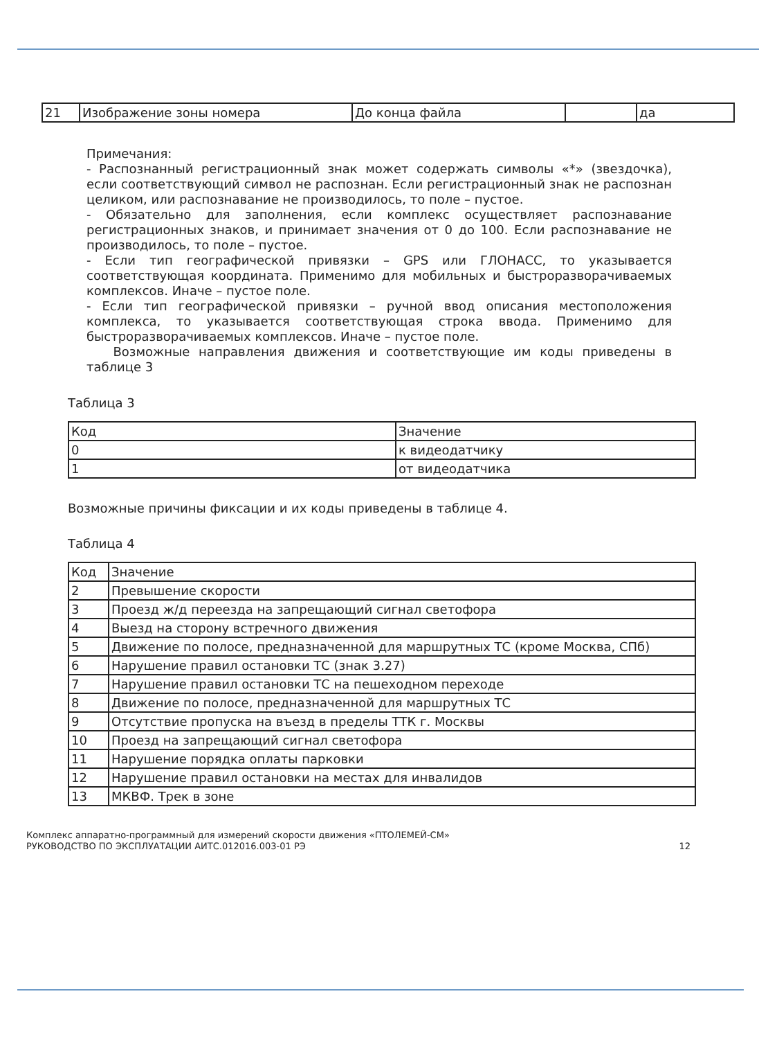| 21 | Изображение зоны номера | До конца файла | | да |
Примечания:
- Распознанный регистрационный знак может содержать символы «*» (звездочка), если соответствующий символ не распознан. Если регистрационный знак не распознан целиком, или распознавание не производилось, то поле – пустое.
- Обязательно для заполнения, если комплекс осуществляет распознавание регистрационных знаков, и принимает значения от 0 до 100. Если распознавание не производилось, то поле – пустое.
- Если тип географической привязки – GPS или ГЛОНАСС, то указывается соответствующая координата. Применимо для мобильных и быстроразворачиваемых комплексов. Иначе – пустое поле.
- Если тип географической привязки – ручной ввод описания местоположения комплекса, то указывается соответствующая строка ввода. Применимо для быстроразворачиваемых комплексов. Иначе – пустое поле.
Возможные направления движения и соответствующие им коды приведены в таблице 3
Таблица 3
| Код | Значение |
| 0 | к видеодатчику |
| 1 | от видеодатчика |
Возможные причины фиксации и их коды приведены в таблице 4.
Таблица 4
| Код | Значение |
| 2 | Превышение скорости |
| 3 | Проезд ж/д переезда на запрещающий сигнал светофора |
| 4 | Выезд на сторону встречного движения |
| 5 | Движение по полосе, предназначенной для маршрутных ТС (кроме Москва, СПб) |
| 6 | Нарушение правил остановки ТС (знак 3.27) |
| 7 | Нарушение правил остановки ТС на пешеходном переходе |
| 8 | Движение по полосе, предназначенной для маршрутных ТС |
| 9 | Отсутствие пропуска на въезд в пределы ТТК г. Москвы |
| 10 | Проезд на запрещающий сигнал светофора |
| 11 | Нарушение порядка оплаты парковки |
| 12 | Нарушение правил остановки на местах для инвалидов |
| 13 | МКВФ. Трек в зоне |
Комплекс аппаратно-программный для измерений скорости движения «ПТОЛЕМЕЙ-СМ»
РУКОВОДСТВО ПО ЭКСПЛУАТАЦИИ АИТС.012016.003-01 РЭ 12